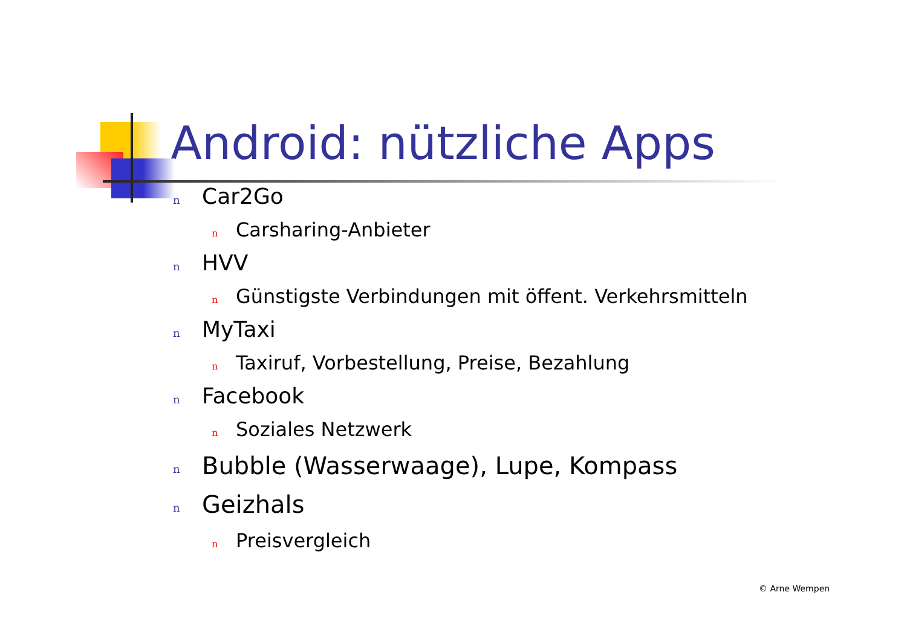Android: nützliche Apps
n Car2Go
n Carsharing-Anbieter
n HVV
n Günstigste Verbindungen mit öffent. Verkehrsmitteln
n MyTaxi
n Taxiruf, Vorbestellung, Preise, Bezahlung
n Facebook
n Soziales Netzwerk
n Bubble (Wasserwaage), Lupe, Kompass
n Geizhals
n Preisvergleich
© Arne Wempen